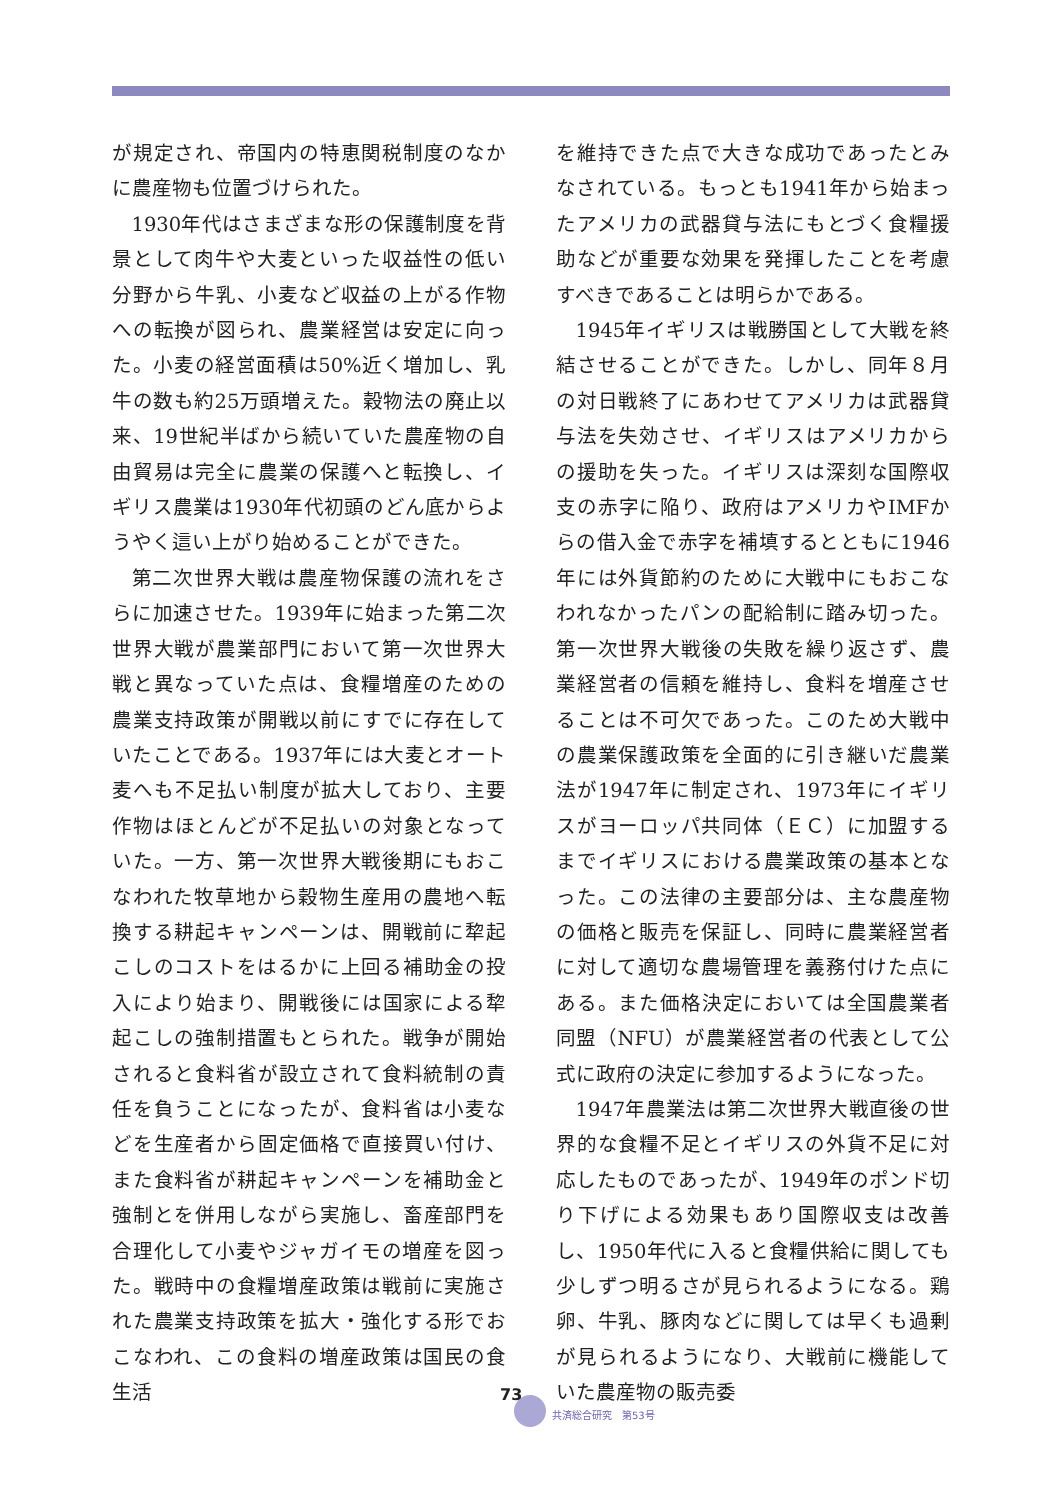が規定され、帝国内の特恵関税制度のなかに農産物も位置づけられた。
1930年代はさまざまな形の保護制度を背景として肉牛や大麦といった収益性の低い分野から牛乳、小麦など収益の上がる作物への転換が図られ、農業経営は安定に向った。小麦の経営面積は50%近く増加し、乳牛の数も約25万頭増えた。穀物法の廃止以来、19世紀半ばから続いていた農産物の自由貿易は完全に農業の保護へと転換し、イギリス農業は1930年代初頭のどん底からようやく這い上がり始めることができた。
第二次世界大戦は農産物保護の流れをさらに加速させた。1939年に始まった第二次世界大戦が農業部門において第一次世界大戦と異なっていた点は、食糧増産のための農業支持政策が開戦以前にすでに存在していたことである。1937年には大麦とオート麦へも不足払い制度が拡大しており、主要作物はほとんどが不足払いの対象となっていた。一方、第一次世界大戦後期にもおこなわれた牧草地から穀物生産用の農地へ転換する耕起キャンペーンは、開戦前に犂起こしのコストをはるかに上回る補助金の投入により始まり、開戦後には国家による犂起こしの強制措置もとられた。戦争が開始されると食料省が設立されて食料統制の責任を負うことになったが、食料省は小麦などを生産者から固定価格で直接買い付け、また食料省が耕起キャンペーンを補助金と強制とを併用しながら実施し、畜産部門を合理化して小麦やジャガイモの増産を図った。戦時中の食糧増産政策は戦前に実施された農業支持政策を拡大・強化する形でおこなわれ、この食料の増産政策は国民の食生活
を維持できた点で大きな成功であったとみなされている。もっとも1941年から始まったアメリカの武器貸与法にもとづく食糧援助などが重要な効果を発揮したことを考慮すべきであることは明らかである。
1945年イギリスは戦勝国として大戦を終結させることができた。しかし、同年８月の対日戦終了にあわせてアメリカは武器貸与法を失効させ、イギリスはアメリカからの援助を失った。イギリスは深刻な国際収支の赤字に陥り、政府はアメリカやIMFからの借入金で赤字を補填するとともに1946年には外貨節約のために大戦中にもおこなわれなかったパンの配給制に踏み切った。第一次世界大戦後の失敗を繰り返さず、農業経営者の信頼を維持し、食料を増産させることは不可欠であった。このため大戦中の農業保護政策を全面的に引き継いだ農業法が1947年に制定され、1973年にイギリスがヨーロッパ共同体（ＥＣ）に加盟するまでイギリスにおける農業政策の基本となった。この法律の主要部分は、主な農産物の価格と販売を保証し、同時に農業経営者に対して適切な農場管理を義務付けた点にある。また価格決定においては全国農業者同盟（NFU）が農業経営者の代表として公式に政府の決定に参加するようになった。
1947年農業法は第二次世界大戦直後の世界的な食糧不足とイギリスの外貨不足に対応したものであったが、1949年のポンド切り下げによる効果もあり国際収支は改善し、1950年代に入ると食糧供給に関しても少しずつ明るさが見られるようになる。鶏卵、牛乳、豚肉などに関しては早くも過剰が見られるようになり、大戦前に機能していた農産物の販売委
73
共済総合研究　第53号